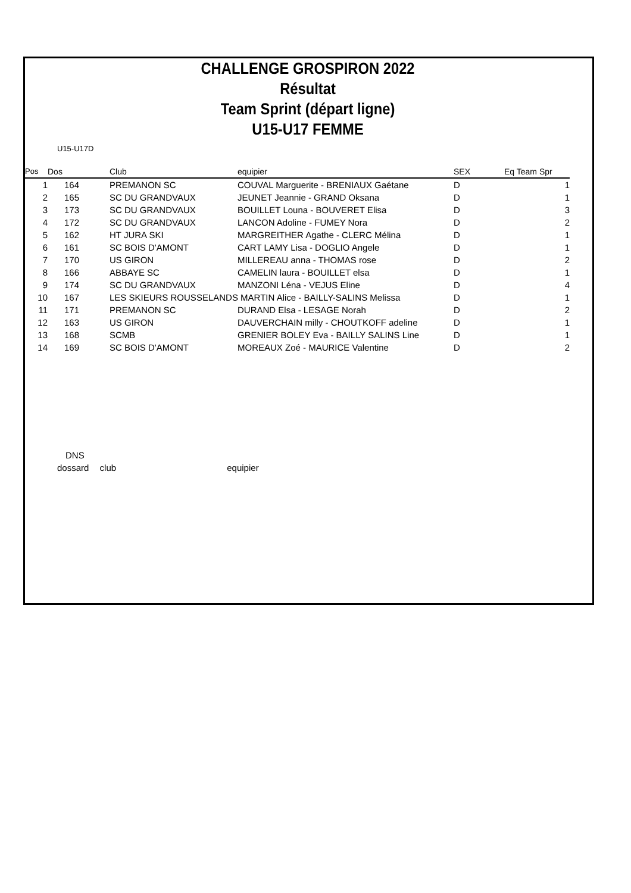CHALLENGE GROSPIRON 2022
Résultat
Team Sprint (départ ligne)
U15-U17 FEMME
U15-U17D
| Pos | Dos | Club | equipier | SEX | Eq Team Spr |
| --- | --- | --- | --- | --- | --- |
| 1 | 164 | PREMANON SC | COUVAL Marguerite - BRENIAUX Gaétane | D | 1 |
| 2 | 165 | SC DU GRANDVAUX | JEUNET Jeannie - GRAND Oksana | D | 1 |
| 3 | 173 | SC DU GRANDVAUX | BOUILLET Louna - BOUVERET Elisa | D | 3 |
| 4 | 172 | SC DU GRANDVAUX | LANCON Adoline - FUMEY Nora | D | 2 |
| 5 | 162 | HT JURA SKI | MARGREITHER Agathe - CLERC Mélina | D | 1 |
| 6 | 161 | SC BOIS D'AMONT | CART LAMY Lisa - DOGLIO Angele | D | 1 |
| 7 | 170 | US GIRON | MILLEREAU anna - THOMAS rose | D | 2 |
| 8 | 166 | ABBAYE SC | CAMELIN laura - BOUILLET elsa | D | 1 |
| 9 | 174 | SC DU GRANDVAUX | MANZONI Léna - VEJUS Eline | D | 4 |
| 10 | 167 | LES SKIEURS ROUSSELANDS MARTIN Alice - BAILLY-SALINS Melissa | | D | 1 |
| 11 | 171 | PREMANON SC | DURAND Elsa - LESAGE Norah | D | 2 |
| 12 | 163 | US GIRON | DAUVERCHAIN milly - CHOUTKOFF adeline | D | 1 |
| 13 | 168 | SCMB | GRENIER BOLEY Eva - BAILLY SALINS Line | D | 1 |
| 14 | 169 | SC BOIS D'AMONT | MOREAUX Zoé - MAURICE Valentine | D | 2 |
DNS
dossard club equipier